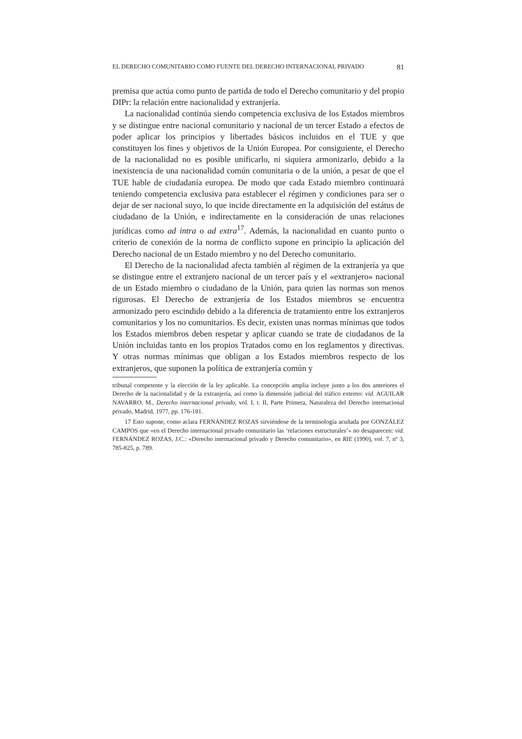EL DERECHO COMUNITARIO COMO FUENTE DEL DERECHO INTERNACIONAL PRIVADO 81
premisa que actúa como punto de partida de todo el Derecho comunitario y del propio DIPr: la relación entre nacionalidad y extranjería.
La nacionalidad continúa siendo competencia exclusiva de los Estados miembros y se distingue entre nacional comunitario y nacional de un tercer Estado a efectos de poder aplicar los principios y libertades básicos incluidos en el TUE y que constituyen los fines y objetivos de la Unión Europea. Por consiguiente, el Derecho de la nacionalidad no es posible unificarlo, ni siquiera armonizarlo, debido a la inexistencia de una nacionalidad común comunitaria o de la unión, a pesar de que el TUE hable de ciudadanía europea. De modo que cada Estado miembro continuará teniendo competencia exclusiva para establecer el régimen y condiciones para ser o dejar de ser nacional suyo, lo que incide directamente en la adquisición del estátus de ciudadano de la Unión, e indirectamente en la consideración de unas relaciones jurídicas como ad intra o ad extra<sup>17</sup>. Además, la nacionalidad en cuanto punto o criterio de conexión de la norma de conflicto supone en principio la aplicación del Derecho nacional de un Estado miembro y no del Derecho comunitario.
El Derecho de la nacionalidad afecta también al régimen de la extranjería ya que se distingue entre el extranjero nacional de un tercer país y el «extranjero» nacional de un Estado miembro o ciudadano de la Unión, para quien las normas son menos rigurosas. El Derecho de extranjería de los Estados miembros se encuentra armonizado pero escindido debido a la diferencia de tratamiento entre los extranjeros comunitarios y los no comunitarios. Es decir, existen unas normas mínimas que todos los Estados miembros deben respetar y aplicar cuando se trate de ciudadanos de la Unión incluidas tanto en los propios Tratados como en los reglamentos y directivas. Y otras normas mínimas que obligan a los Estados miembros respecto de los extranjeros, que suponen la política de extranjería común y
tribunal competente y la elección de la ley aplicable. La concepción amplia incluye junto a los dos anteriores el Derecho de la nacionalidad y de la extranjería, así como la dimensión judicial del tráfico externo: vid. AGUILAR NAVARRO, M., Derecho internacional privado, vol. I, t. II, Parte Primera, Naturaleza del Derecho internacional privado, Madrid, 1977, pp. 176-181.
17 Esto supone, como aclara FERNÁNDEZ ROZAS sirviéndose de la terminología acuñada por GONZÁLEZ CAMPOS que «en el Derecho internacional privado comunitario las ‘relaciones estructurales’» no desaparecen: vid. FERNÁNDEZ ROZAS, J.C.: «Derecho internacional privado y Derecho comunitario», en RIE (1990), vol. 7, nº 3, 785-825, p. 789.